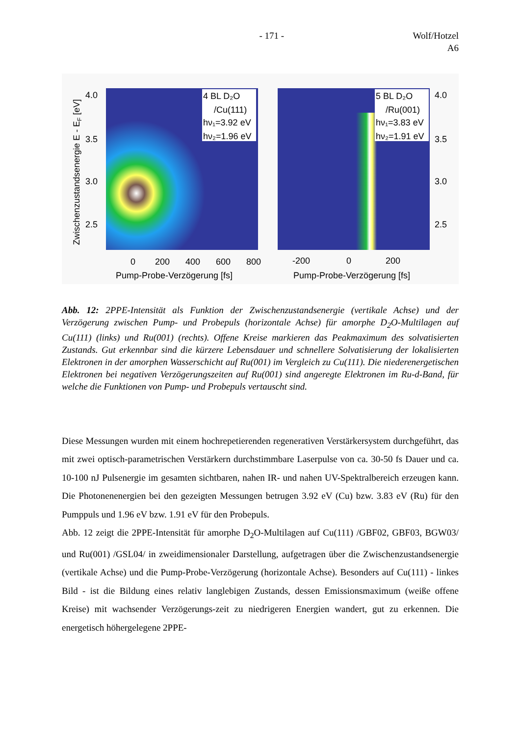- 171 - Wolf/Hotzel
A6
4 BL D₂O
/Cu(111)
hν₁=3.92 eV
hν₂=1.96 eV
5 BL D₂O
/Ru(001)
hν₁=3.83 eV
hν₂=1.91 eV
4.0
3.5
3.0
2.5
4.0
3.5
3.0
2.5
0
200
400
600
800
-200
0
200
Pump-Probe-Verzögerung [fs]
Pump-Probe-Verzögerung [fs]
Zwischenzustandsenergie E - EF [eV]
Abb. 12: 2PPE-Intensität als Funktion der Zwischenzustandsenergie (vertikale Achse) und der Verzögerung zwischen Pump- und Probepuls (horizontale Achse) für amorphe D<sub>2</sub>O-Multilagen auf Cu(111) (links) und Ru(001) (rechts). Offene Kreise markieren das Peakmaximum des solvatisierten Zustands. Gut erkennbar sind die kürzere Lebensdauer und schnellere Solvatisierung der lokalisierten Elektronen in der amorphen Wasserschicht auf Ru(001) im Vergleich zu Cu(111). Die niederenergetischen Elektronen bei negativen Verzögerungszeiten auf Ru(001) sind angeregte Elektronen im Ru-d-Band, für welche die Funktionen von Pump- und Probepuls vertauscht sind.
Diese Messungen wurden mit einem hochrepetierenden regenerativen Verstärkersystem durchgeführt, das mit zwei optisch-parametrischen Verstärkern durchstimmbare Laserpulse von ca. 30-50 fs Dauer und ca. 10-100 nJ Pulsenergie im gesamten sichtbaren, nahen IR- und nahen UV-Spektralbereich erzeugen kann. Die Photonenenergien bei den gezeigten Messungen betrugen 3.92 eV (Cu) bzw. 3.83 eV (Ru) für den Pumppuls und 1.96 eV bzw. 1.91 eV für den Probepuls.
Abb. 12 zeigt die 2PPE-Intensität für amorphe D<sub>2</sub>O-Multilagen auf Cu(111) /GBF02, GBF03, BGW03/ und Ru(001) /GSL04/ in zweidimensionaler Darstellung, aufgetragen über die Zwischenzustandsenergie (vertikale Achse) und die Pump-Probe-Verzögerung (horizontale Achse). Besonders auf Cu(111) - linkes Bild - ist die Bildung eines relativ langlebigen Zustands, dessen Emissionsmaximum (weiße offene Kreise) mit wachsender Verzögerungs-zeit zu niedrigeren Energien wandert, gut zu erkennen. Die energetisch höhergelegene 2PPE-